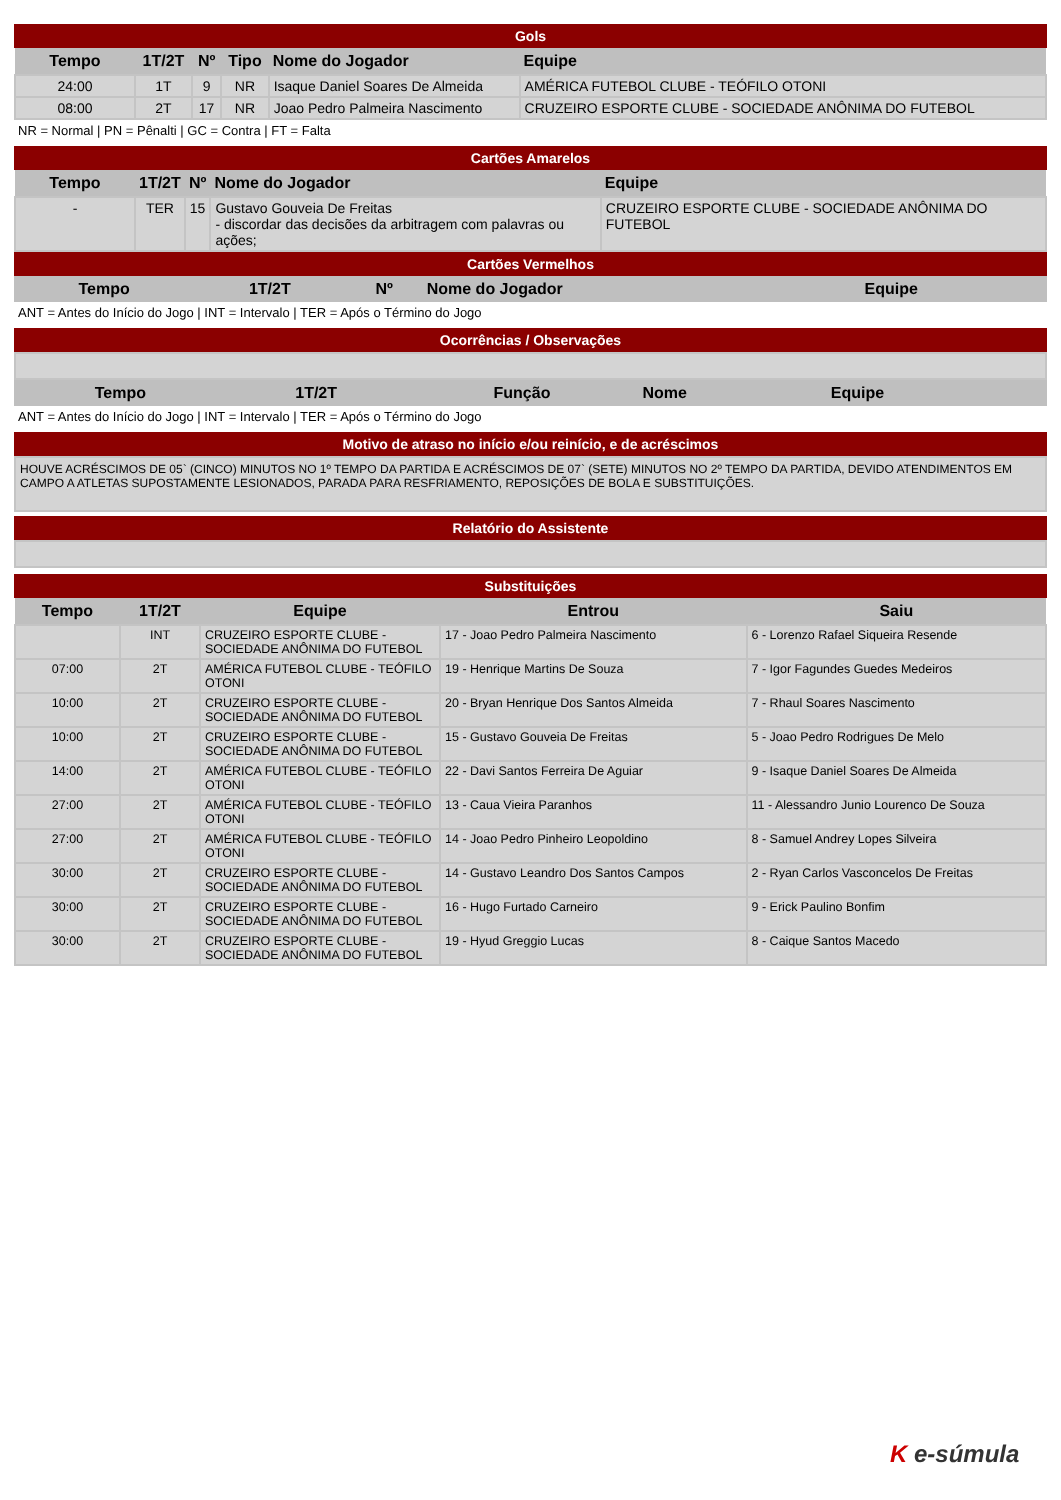Gols
| Tempo | 1T/2T | Nº | Tipo | Nome do Jogador | Equipe |
| --- | --- | --- | --- | --- | --- |
| 24:00 | 1T | 9 | NR | Isaque Daniel Soares De Almeida | AMÉRICA FUTEBOL CLUBE - TEÓFILO OTONI |
| 08:00 | 2T | 17 | NR | Joao Pedro Palmeira Nascimento | CRUZEIRO ESPORTE CLUBE - SOCIEDADE ANÔNIMA DO FUTEBOL |
NR = Normal | PN = Pênalti | GC = Contra | FT = Falta
Cartões Amarelos
| Tempo | 1T/2T | Nº | Nome do Jogador | Equipe |
| --- | --- | --- | --- | --- |
| - | TER | 15 | Gustavo Gouveia De Freitas - discordar das decisões da arbitragem com palavras ou ações; | CRUZEIRO ESPORTE CLUBE - SOCIEDADE ANÔNIMA DO FUTEBOL |
Cartões Vermelhos
| Tempo | 1T/2T | Nº | Nome do Jogador | Equipe |
| --- | --- | --- | --- | --- |
ANT = Antes do Início do Jogo | INT = Intervalo | TER = Após o Término do Jogo
Ocorrências / Observações
| Tempo | 1T/2T | Função | Nome | Equipe |
| --- | --- | --- | --- | --- |
ANT = Antes do Início do Jogo | INT = Intervalo | TER = Após o Término do Jogo
Motivo de atraso no início e/ou reinício, e de acréscimos
HOUVE ACRÉSCIMOS DE 05` (CINCO) MINUTOS NO 1º TEMPO DA PARTIDA E ACRÉSCIMOS DE 07` (SETE) MINUTOS NO 2º TEMPO DA PARTIDA, DEVIDO ATENDIMENTOS EM CAMPO A ATLETAS SUPOSTAMENTE LESIONADOS, PARADA PARA RESFRIAMENTO, REPOSIÇÕES DE BOLA E SUBSTITUIÇÕES.
Relatório do Assistente
Substituições
| Tempo | 1T/2T | Equipe | Entrou | Saiu |
| --- | --- | --- | --- | --- |
| | INT | CRUZEIRO ESPORTE CLUBE - SOCIEDADE ANÔNIMA DO FUTEBOL | 17 - Joao Pedro Palmeira Nascimento | 6 - Lorenzo Rafael Siqueira Resende |
| 07:00 | 2T | AMÉRICA FUTEBOL CLUBE - TEÓFILO OTONI | 19 - Henrique Martins De Souza | 7 - Igor Fagundes Guedes Medeiros |
| 10:00 | 2T | CRUZEIRO ESPORTE CLUBE - SOCIEDADE ANÔNIMA DO FUTEBOL | 20 - Bryan Henrique Dos Santos Almeida | 7 - Rhaul Soares Nascimento |
| 10:00 | 2T | CRUZEIRO ESPORTE CLUBE - SOCIEDADE ANÔNIMA DO FUTEBOL | 15 - Gustavo Gouveia De Freitas | 5 - Joao Pedro Rodrigues De Melo |
| 14:00 | 2T | AMÉRICA FUTEBOL CLUBE - TEÓFILO OTONI | 22 - Davi Santos Ferreira De Aguiar | 9 - Isaque Daniel Soares De Almeida |
| 27:00 | 2T | AMÉRICA FUTEBOL CLUBE - TEÓFILO OTONI | 13 - Caua Vieira Paranhos | 11 - Alessandro Junio Lourenco De Souza |
| 27:00 | 2T | AMÉRICA FUTEBOL CLUBE - TEÓFILO OTONI | 14 - Joao Pedro Pinheiro Leopoldino | 8 - Samuel Andrey Lopes Silveira |
| 30:00 | 2T | CRUZEIRO ESPORTE CLUBE - SOCIEDADE ANÔNIMA DO FUTEBOL | 14 - Gustavo Leandro Dos Santos Campos | 2 - Ryan Carlos Vasconcelos De Freitas |
| 30:00 | 2T | CRUZEIRO ESPORTE CLUBE - SOCIEDADE ANÔNIMA DO FUTEBOL | 16 - Hugo Furtado Carneiro | 9 - Erick Paulino Bonfim |
| 30:00 | 2T | CRUZEIRO ESPORTE CLUBE - SOCIEDADE ANÔNIMA DO FUTEBOL | 19 - Hyud Greggio Lucas | 8 - Caique Santos Macedo |
K e-súmula